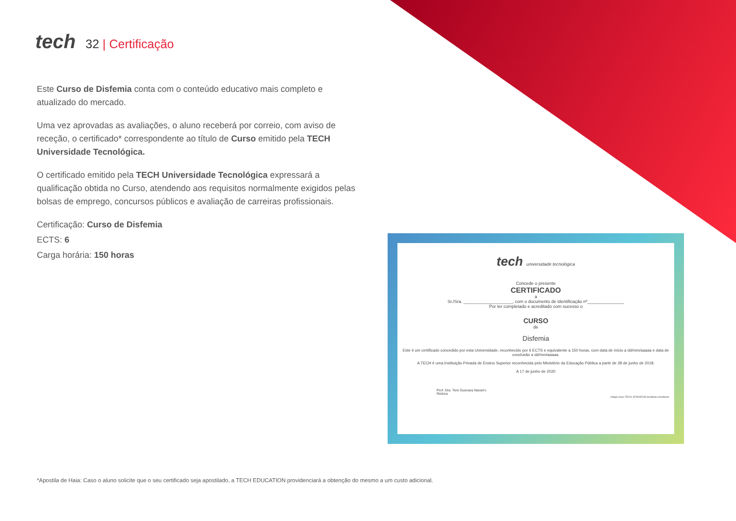tech
32 | Certificação
Este Curso de Disfemia conta com o conteúdo educativo mais completo e atualizado do mercado.
Uma vez aprovadas as avaliações, o aluno receberá por correio, com aviso de receção, o certificado* correspondente ao título de Curso emitido pela TECH Universidade Tecnológica.
O certificado emitido pela TECH Universidade Tecnológica expressará a qualificação obtida no Curso, atendendo aos requisitos normalmente exigidos pelas bolsas de emprego, concursos públicos e avaliação de carreiras profissionais.
Certificação: Curso de Disfemia
ECTS: 6
Carga horária: 150 horas
tech universidade tecnológica
Concede o presente
CERTIFICADO
a
Sr./Sra. ____________________, com o documento de identificação nº_______________
Por ter completado e acreditado com sucesso o
CURSO
de
Disfemia
Este é um certificado concedido por esta Universidade, reconhecido por 6 ECTS e equivalente a 150 horas, com data de início a dd/mm/aaaaa e data de conclusão a dd/mm/aaaaa.
A TECH é uma Instituição Privada de Ensino Superior reconhecida pelo Ministério da Educação Pública a partir de 28 de junho de 2018.
A 17 de junho de 2020
Prof. Dra. Tere Guevara Navarro
Reitora
código único TECH: AFWOR23S techtitute.com/titulos
*Apostila de Haia: Caso o aluno solicite que o seu certificado seja apostilado, a TECH EDUCATION providenciará a obtenção do mesmo a um custo adicional.